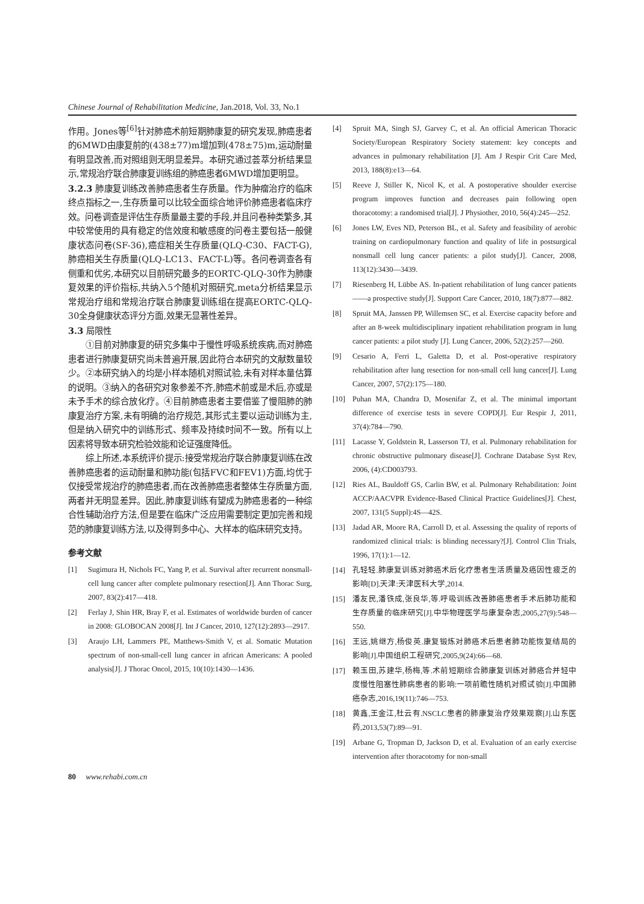Chinese Journal of Rehabilitation Medicine, Jan.2018, Vol. 33, No.1
作用。Jones等<sup>[6]</sup>针对肺癌术前短期肺康复的研究发现,肺癌患者的6MWD由康复前的(438±77)m增加到(478±75)m,运动耐量有明显改善,而对照组则无明显差异。本研究通过荟萃分析结果显示,常规治疗联合肺康复训练组的肺癌患者6MWD增加更明显。
3.2.3 肺康复训练改善肺癌患者生存质量。作为肿瘤治疗的临床终点指标之一,生存质量可以比较全面综合地评价肺癌患者临床疗效。问卷调查是评估生存质量最主要的手段,并且问卷种类繁多,其中较常使用的具有稳定的信效度和敏感度的问卷主要包括一般健康状态问卷(SF-36),癌症相关生存质量(QLQ-C30、FACT-G),肺癌相关生存质量(QLQ-LC13、FACT-L)等。各问卷调查各有侧重和优劣,本研究以目前研究最多的EORTC-QLQ-30作为肺康复效果的评价指标,共纳入5个随机对照研究,meta分析结果显示常规治疗组和常规治疗联合肺康复训练组在提高EORTC-QLQ-30全身健康状态评分方面,效果无显著性差异。
3.3 局限性
①目前对肺康复的研究多集中于慢性呼吸系统疾病,而对肺癌患者进行肺康复研究尚未普遍开展,因此符合本研究的文献数量较少。②本研究纳入的均是小样本随机对照试验,未有对样本量估算的说明。③纳入的各研究对象参差不齐,肺癌术前或是术后,亦或是未予手术的综合放化疗。④目前肺癌患者主要借鉴了慢阻肺的肺康复治疗方案,未有明确的治疗规范,其形式主要以运动训练为主,但是纳入研究中的训练形式、频率及持续时间不一致。所有以上因素将导致本研究检验效能和论证强度降低。
综上所述,本系统评价提示:接受常规治疗联合肺康复训练在改善肺癌患者的运动耐量和肺功能(包括FVC和FEV1)方面,均优于仅接受常规治疗的肺癌患者,而在改善肺癌患者整体生存质量方面,两者并无明显差异。因此,肺康复训练有望成为肺癌患者的一种综合性辅助治疗方法,但是要在临床广泛应用需要制定更加完善和规范的肺康复训练方法,以及得到多中心、大样本的临床研究支持。
参考文献
[1] Sugimura H, Nichols FC, Yang P, et al. Survival after recurrent nonsmall-cell lung cancer after complete pulmonary resection[J]. Ann Thorac Surg, 2007, 83(2):417—418.
[2] Ferlay J, Shin HR, Bray F, et al. Estimates of worldwide burden of cancer in 2008: GLOBOCAN 2008[J]. Int J Cancer, 2010, 127(12):2893—2917.
[3] Araujo LH, Lammers PE, Matthews-Smith V, et al. Somatic Mutation spectrum of non-small-cell lung cancer in african Americans: A pooled analysis[J]. J Thorac Oncol, 2015, 10(10):1430—1436.
[4] Spruit MA, Singh SJ, Garvey C, et al. An official American Thoracic Society/European Respiratory Society statement: key concepts and advances in pulmonary rehabilitation [J]. Am J Respir Crit Care Med, 2013, 188(8):e13—64.
[5] Reeve J, Stiller K, Nicol K, et al. A postoperative shoulder exercise program improves function and decreases pain following open thoracotomy: a randomised trial[J]. J Physiother, 2010, 56(4):245—252.
[6] Jones LW, Eves ND, Peterson BL, et al. Safety and feasibility of aerobic training on cardiopulmonary function and quality of life in postsurgical nonsmall cell lung cancer patients: a pilot study[J]. Cancer, 2008, 113(12):3430—3439.
[7] Riesenberg H, Lübbe AS. In-patient rehabilitation of lung cancer patients——a prospective study[J]. Support Care Cancer, 2010, 18(7):877—882.
[8] Spruit MA, Janssen PP, Willemsen SC, et al. Exercise capacity before and after an 8-week multidisciplinary inpatient rehabilitation program in lung cancer patients: a pilot study [J]. Lung Cancer, 2006, 52(2):257—260.
[9] Cesario A, Ferri L, Galetta D, et al. Post-operative respiratory rehabilitation after lung resection for non-small cell lung cancer[J]. Lung Cancer, 2007, 57(2):175—180.
[10] Puhan MA, Chandra D, Mosenifar Z, et al. The minimal important difference of exercise tests in severe COPD[J]. Eur Respir J, 2011, 37(4):784—790.
[11] Lacasse Y, Goldstein R, Lasserson TJ, et al. Pulmonary rehabilitation for chronic obstructive pulmonary disease[J]. Cochrane Database Syst Rev, 2006, (4):CD003793.
[12] Ries AL, Bauldoff GS, Carlin BW, et al. Pulmonary Rehabilitation: Joint ACCP/AACVPR Evidence-Based Clinical Practice Guidelines[J]. Chest, 2007, 131(5 Suppl):4S—42S.
[13] Jadad AR, Moore RA, Carroll D, et al. Assessing the quality of reports of randomized clinical trials: is blinding necessary?[J]. Control Clin Trials, 1996, 17(1):1—12.
[14] 孔轻轻.肺康复训练对肺癌术后化疗患者生活质量及癌因性疲乏的影响[D].天津:天津医科大学,2014.
[15] 潘友民,潘铁成,张良华,等.呼吸训练改善肺癌患者手术后肺功能和生存质量的临床研究[J].中华物理医学与康复杂志,2005,27(9):548—550.
[16] 王远,姚继方,杨俊英.康复锻炼对肺癌术后患者肺功能恢复结局的影响[J].中国组织工程研究,2005,9(24):66—68.
[17] 赖玉田,苏建华,杨梅,等.术前短期综合肺康复训练对肺癌合并轻中度慢性阻塞性肺病患者的影响:一项前瞻性随机对照试验[J].中国肺癌杂志,2016,19(11):746—753.
[18] 黄鑫,王金江,杜云有.NSCLC患者的肺康复治疗效果观察[J].山东医药,2013,53(7):89—91.
[19] Arbane G, Tropman D, Jackson D, et al. Evaluation of an early exercise intervention after thoracotomy for non-small
80 www.rehabi.com.cn